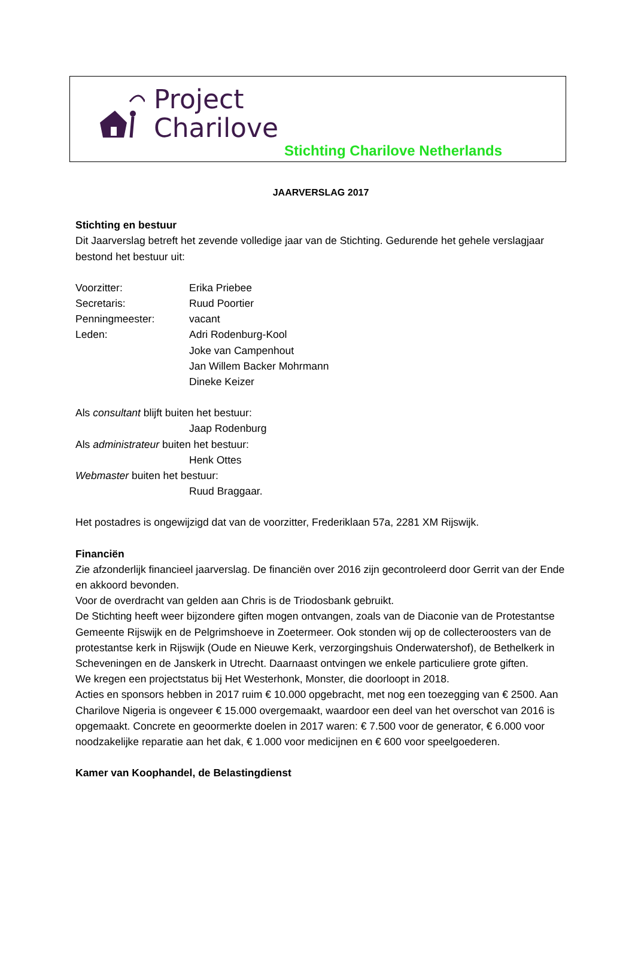Project
Charilove
Stichting Charilove Netherlands
JAARVERSLAG 2017
Stichting en bestuur
Dit Jaarverslag betreft het zevende volledige jaar van de Stichting. Gedurende het gehele verslagjaar bestond het bestuur uit:
Voorzitter: Erika Priebee
Secretaris: Ruud Poortier
Penningmeester: vacant
Leden: Adri Rodenburg-Kool
Joke van Campenhout
Jan Willem Backer Mohrmann
Dineke Keizer
Als consultant blijft buiten het bestuur:
Jaap Rodenburg
Als administrateur buiten het bestuur:
Henk Ottes
Webmaster buiten het bestuur:
Ruud Braggaar.
Het postadres is ongewijzigd dat van de voorzitter, Frederiklaan 57a, 2281 XM Rijswijk.
Financiën
Zie afzonderlijk financieel jaarverslag. De financiën over 2016 zijn gecontroleerd door Gerrit van der Ende en akkoord bevonden.
Voor de overdracht van gelden aan Chris is de Triodosbank gebruikt.
De Stichting heeft weer bijzondere giften mogen ontvangen, zoals van de Diaconie van de Protestantse Gemeente Rijswijk en de Pelgrimshoeve in Zoetermeer. Ook stonden wij op de collecteroosters van de protestantse kerk in Rijswijk (Oude en Nieuwe Kerk, verzorgingshuis Onderwatershof), de Bethelkerk in Scheveningen en de Janskerk in Utrecht. Daarnaast ontvingen we enkele particuliere grote giften.
We kregen een projectstatus bij Het Westerhonk, Monster, die doorloopt in 2018.
Acties en sponsors hebben in 2017 ruim € 10.000 opgebracht, met nog een toezegging van € 2500. Aan Charilove Nigeria is ongeveer € 15.000 overgemaakt, waardoor een deel van het overschot van 2016 is opgemaakt. Concrete en geoormerkte doelen in 2017 waren: € 7.500 voor de generator, € 6.000 voor noodzakelijke reparatie aan het dak, € 1.000 voor medicijnen en € 600 voor speelgoederen.
Kamer van Koophandel, de Belastingdienst